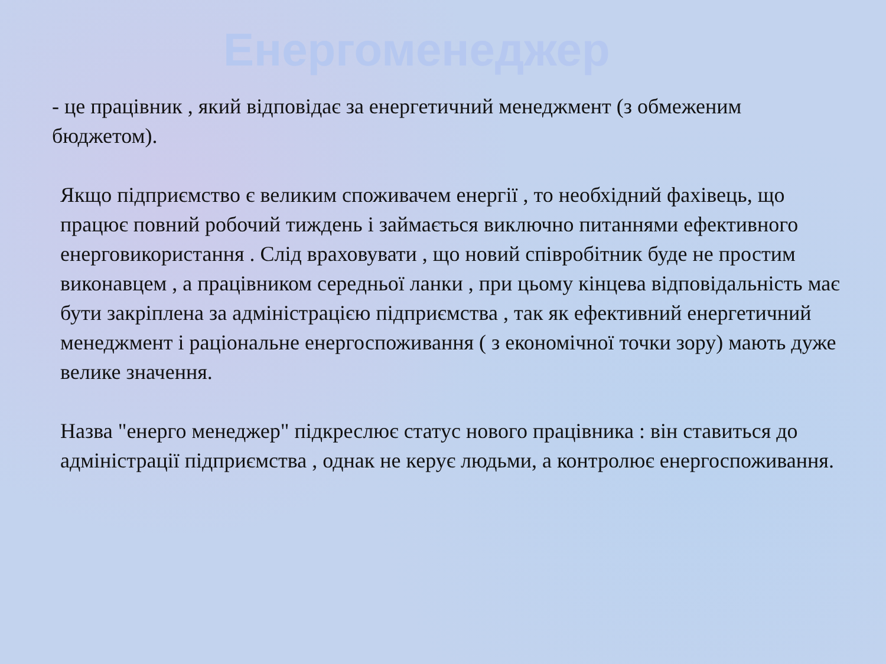Енергоменеджер
- це працівник , який відповідає за енергетичний менеджмент (з обмеженим бюджетом).
Якщо підприємство є великим споживачем енергії , то необхідний фахівець, що працює повний робочий тиждень і займається виключно питаннями ефективного енерговикористання . Слід враховувати , що новий співробітник буде не простим виконавцем , а працівником середньої ланки , при цьому кінцева відповідальність має бути закріплена за адміністрацією підприємства , так як ефективний енергетичний менеджмент і раціональне енергоспоживання ( з економічної точки зору) мають дуже велике значення.
Назва "енерго менеджер" підкреслює статус нового працівника : він ставиться до адміністрації підприємства , однак не керує людьми, а контролює енергоспоживання.